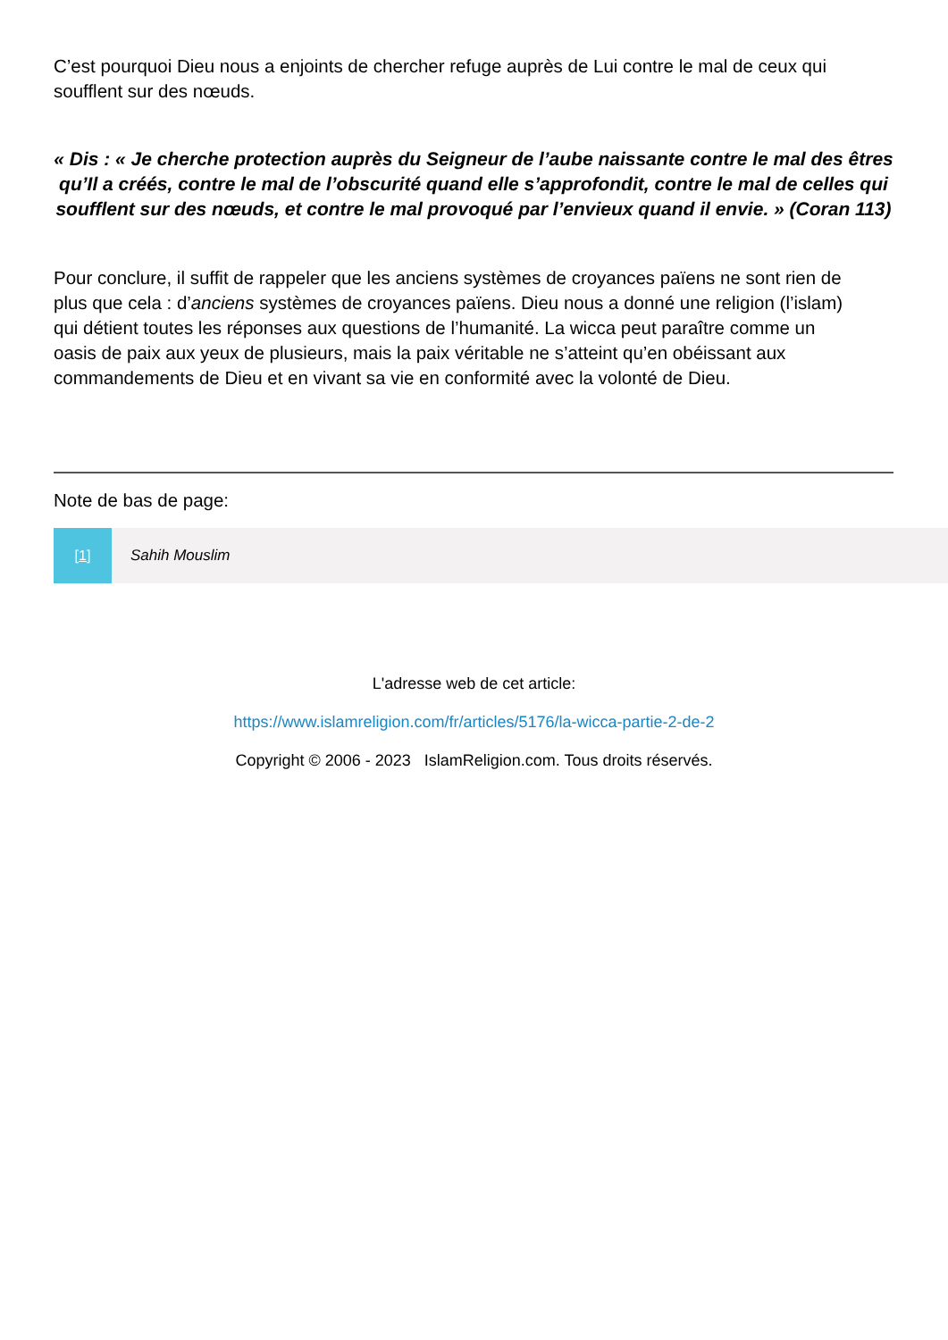C’est pourquoi Dieu nous a enjoints de chercher refuge auprès de Lui contre le mal de ceux qui soufflent sur des nœuds.
« Dis : « Je cherche protection auprès du Seigneur de l’aube naissante contre le mal des êtres qu’Il a créés, contre le mal de l’obscurité quand elle s’approfondit, contre le mal de celles qui soufflent sur des nœuds, et contre le mal provoqué par l’envieux quand il envie. » (Coran 113)
Pour conclure, il suffit de rappeler que les anciens systèmes de croyances païens ne sont rien de plus que cela : d’anciens systèmes de croyances païens. Dieu nous a donné une religion (l’islam) qui détient toutes les réponses aux questions de l’humanité. La wicca peut paraître comme un oasis de paix aux yeux de plusieurs, mais la paix véritable ne s’atteint qu’en obéissant aux commandements de Dieu et en vivant sa vie en conformité avec la volonté de Dieu.
Note de bas de page:
[1] Sahih Mouslim
L'adresse web de cet article:
https://www.islamreligion.com/fr/articles/5176/la-wicca-partie-2-de-2
Copyright © 2006 - 2023 IslamReligion.com. Tous droits réservés.